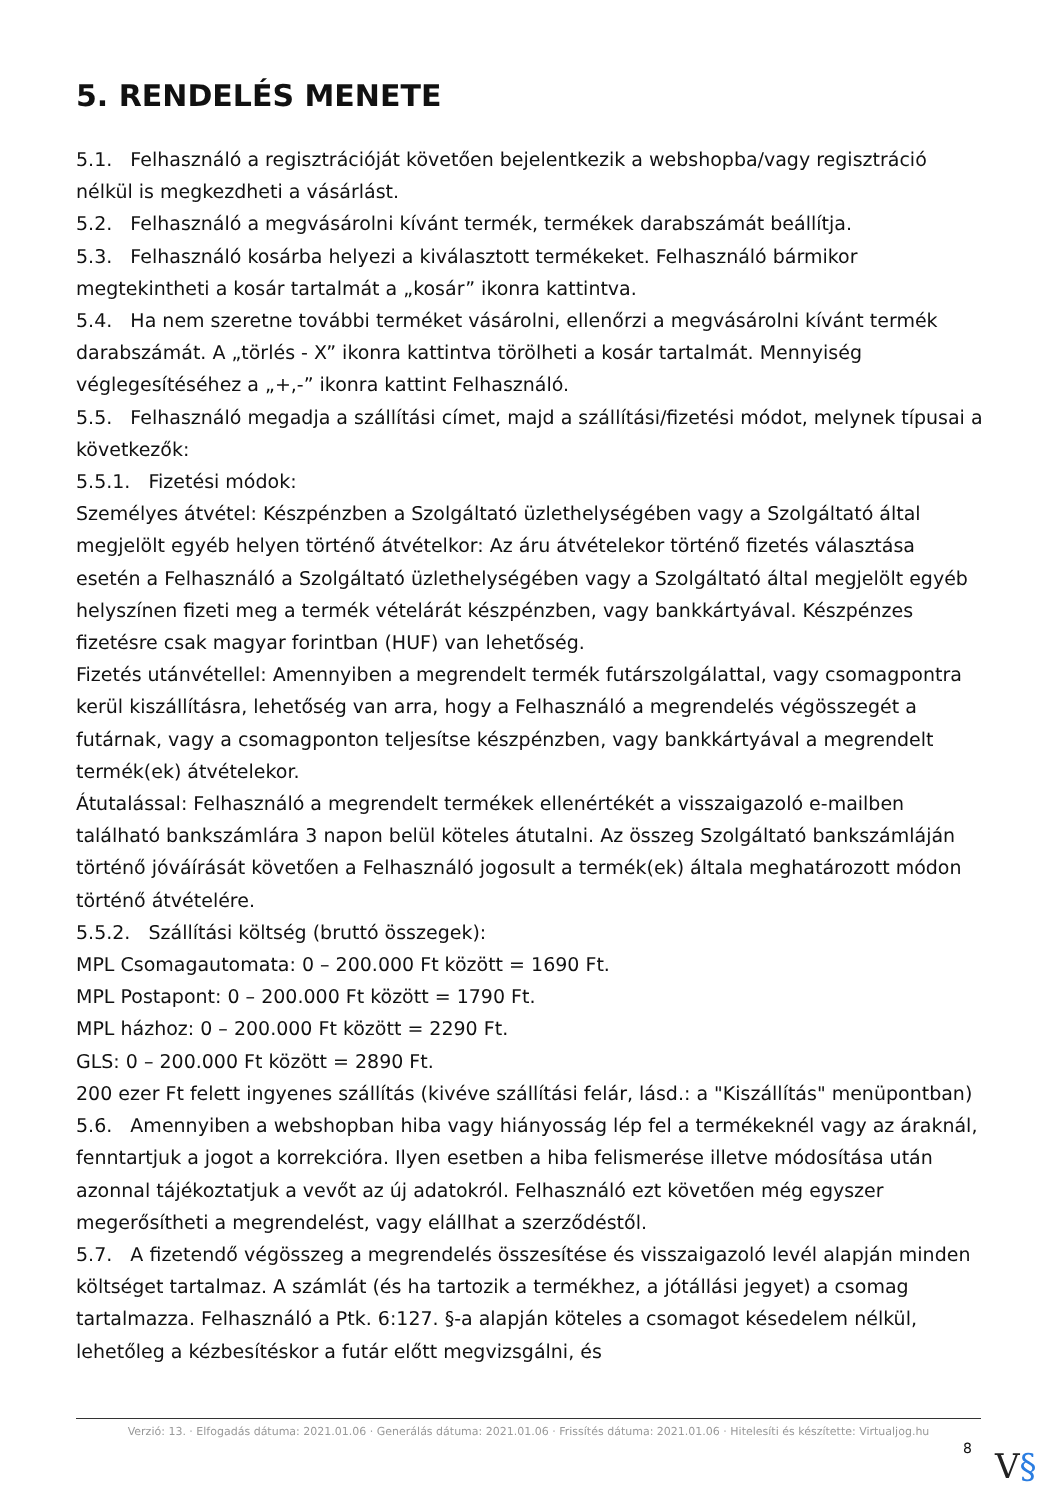5. RENDELÉS MENETE
5.1. Felhasználó a regisztrációját követően bejelentkezik a webshopba/vagy regisztráció nélkül is megkezdheti a vásárlást.
5.2. Felhasználó a megvásárolni kívánt termék, termékek darabszámát beállítja.
5.3. Felhasználó kosárba helyezi a kiválasztott termékeket. Felhasználó bármikor megtekintheti a kosár tartalmát a „kosár” ikonra kattintva.
5.4. Ha nem szeretne további terméket vásárolni, ellenőrzi a megvásárolni kívánt termék darabszámát. A „törlés - X” ikonra kattintva törölheti a kosár tartalmát. Mennyiség véglegesítéséhez a „+,-” ikonra kattint Felhasználó.
5.5. Felhasználó megadja a szállítási címet, majd a szállítási/fizetési módot, melynek típusai a következők:
5.5.1. Fizetési módok:
Személyes átvétel: Készpénzben a Szolgáltató üzlethelységében vagy a Szolgáltató által megjelölt egyéb helyen történő átvételkor: Az áru átvételekor történő fizetés választása esetén a Felhasználó a Szolgáltató üzlethelységében vagy a Szolgáltató által megjelölt egyéb helyszínen fizeti meg a termék vételárát készpénzben, vagy bankkártyával. Készpénzes fizetésre csak magyar forintban (HUF) van lehetőség.
Fizetés utánvétellel: Amennyiben a megrendelt termék futárszolgálattal, vagy csomagpontra kerül kiszállításra, lehetőség van arra, hogy a Felhasználó a megrendelés végösszegét a futárnak, vagy a csomagponton teljesítse készpénzben, vagy bankkártyával a megrendelt termék(ek) átvételekor.
Átutalással: Felhasználó a megrendelt termékek ellenértékét a visszaigazoló e-mailben található bankszámlára 3 napon belül köteles átutalni. Az összeg Szolgáltató bankszámláján történő jóváírását követően a Felhasználó jogosult a termék(ek) általa meghatározott módon történő átvételére.
5.5.2. Szállítási költség (bruttó összegek):
MPL Csomagautomata: 0 – 200.000 Ft között = 1690 Ft.
MPL Postapont: 0 – 200.000 Ft között = 1790 Ft.
MPL házhoz: 0 – 200.000 Ft között = 2290 Ft.
GLS: 0 – 200.000 Ft között = 2890 Ft.
200 ezer Ft felett ingyenes szállítás (kivéve szállítási felár, lásd.: a "Kiszállítás" menüpontban)
5.6. Amennyiben a webshopban hiba vagy hiányosság lép fel a termékeknél vagy az áraknál, fenntartjuk a jogot a korrekcióra. Ilyen esetben a hiba felismerése illetve módosítása után azonnal tájékoztatjuk a vevőt az új adatokról. Felhasználó ezt követően még egyszer megerősítheti a megrendelést, vagy elállhat a szerződéstől.
5.7. A fizetendő végösszeg a megrendelés összesítése és visszaigazoló levél alapján minden költséget tartalmaz. A számlát (és ha tartozik a termékhez, a jótállási jegyet) a csomag tartalmazza. Felhasználó a Ptk. 6:127. §-a alapján köteles a csomagot késedelem nélkül, lehetőleg a kézbesítéskor a futár előtt megvizsgálni, és
Verzió: 13. · Elfogadás dátuma: 2021.01.06 · Generálás dátuma: 2021.01.06 · Frissítés dátuma: 2021.01.06 · Hitelesíti és készítette: Virtualjog.hu
8 V§